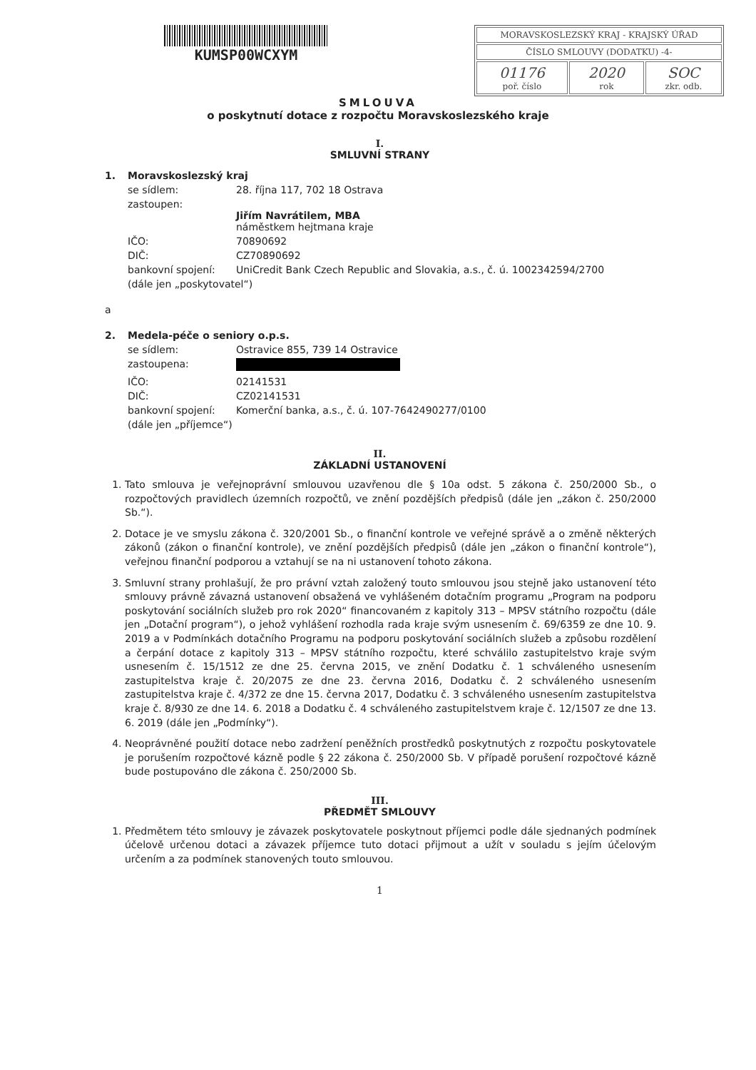KUMSP00WCXYM
| MORAVSKOSLEZSKÝ KRAJ - KRAJSKÝ ÚŘAD | | |
| ČÍSLO SMLOUVY (DODATKU) -4- | | |
| 01176 poř. číslo | 2020 rok | SOC zkr. odb. |
SMLOUVA
o poskytnutí dotace z rozpočtu Moravskoslezského kraje
I.
SMLUVNÍ STRANY
| 1. | Moravskoslezský kraj | |
| | se sídlem: | 28. října 117, 702 18 Ostrava |
| | zastoupen: | Jiřím Navrátilem, MBA náměstkem hejtmana kraje |
| | IČO: | 70890692 |
| | DIČ: | CZ70890692 |
| | bankovní spojení: | UniCredit Bank Czech Republic and Slovakia, a.s., č. ú. 1002342594/2700 |
| | (dále jen „poskytovatel“) | |
| a | | |
| 2. | Medela-péče o seniory o.p.s. | |
| | se sídlem: | Ostravice 855, 739 14 Ostravice |
| | zastoupena: | |
| | IČO: | 02141531 |
| | DIČ: | CZ02141531 |
| | bankovní spojení: | Komerční banka, a.s., č. ú. 107-7642490277/0100 |
| | (dále jen „příjemce“) | |
II.
ZÁKLADNÍ USTANOVENÍ
1. Tato smlouva je veřejnoprávní smlouvou uzavřenou dle § 10a odst. 5 zákona č. 250/2000 Sb., o rozpočtových pravidlech územních rozpočtů, ve znění pozdějších předpisů (dále jen „zákon č. 250/2000 Sb.“).
2. Dotace je ve smyslu zákona č. 320/2001 Sb., o finanční kontrole ve veřejné správě a o změně některých zákonů (zákon o finanční kontrole), ve znění pozdějších předpisů (dále jen „zákon o finanční kontrole“), veřejnou finanční podporou a vztahují se na ni ustanovení tohoto zákona.
3. Smluvní strany prohlašují, že pro právní vztah založený touto smlouvou jsou stejně jako ustanovení této smlouvy právně závazná ustanovení obsažená ve vyhlášeném dotačním programu „Program na podporu poskytování sociálních služeb pro rok 2020“ financovaném z kapitoly 313 – MPSV státního rozpočtu (dále jen „Dotační program“), o jehož vyhlášení rozhodla rada kraje svým usnesením č. 69/6359 ze dne 10. 9. 2019 a v Podmínkách dotačního Programu na podporu poskytování sociálních služeb a způsobu rozdělení a čerpání dotace z kapitoly 313 – MPSV státního rozpočtu, které schválilo zastupitelstvo kraje svým usnesením č. 15/1512 ze dne 25. června 2015, ve znění Dodatku č. 1 schváleného usnesením zastupitelstva kraje č. 20/2075 ze dne 23. června 2016, Dodatku č. 2 schváleného usnesením zastupitelstva kraje č. 4/372 ze dne 15. června 2017, Dodatku č. 3 schváleného usnesením zastupitelstva kraje č. 8/930 ze dne 14. 6. 2018 a Dodatku č. 4 schváleného zastupitelstvem kraje č. 12/1507 ze dne 13. 6. 2019 (dále jen „Podmínky“).
4. Neoprávněné použití dotace nebo zadržení peněžních prostředků poskytnutých z rozpočtu poskytovatele je porušením rozpočtové kázně podle § 22 zákona č. 250/2000 Sb. V případě porušení rozpočtové kázně bude postupováno dle zákona č. 250/2000 Sb.
III.
PŘEDMĚT SMLOUVY
1. Předmětem této smlouvy je závazek poskytovatele poskytnout příjemci podle dále sjednaných podmínek účelově určenou dotaci a závazek příjemce tuto dotaci přijmout a užít v souladu s jejím účelovým určením a za podmínek stanovených touto smlouvou.
1